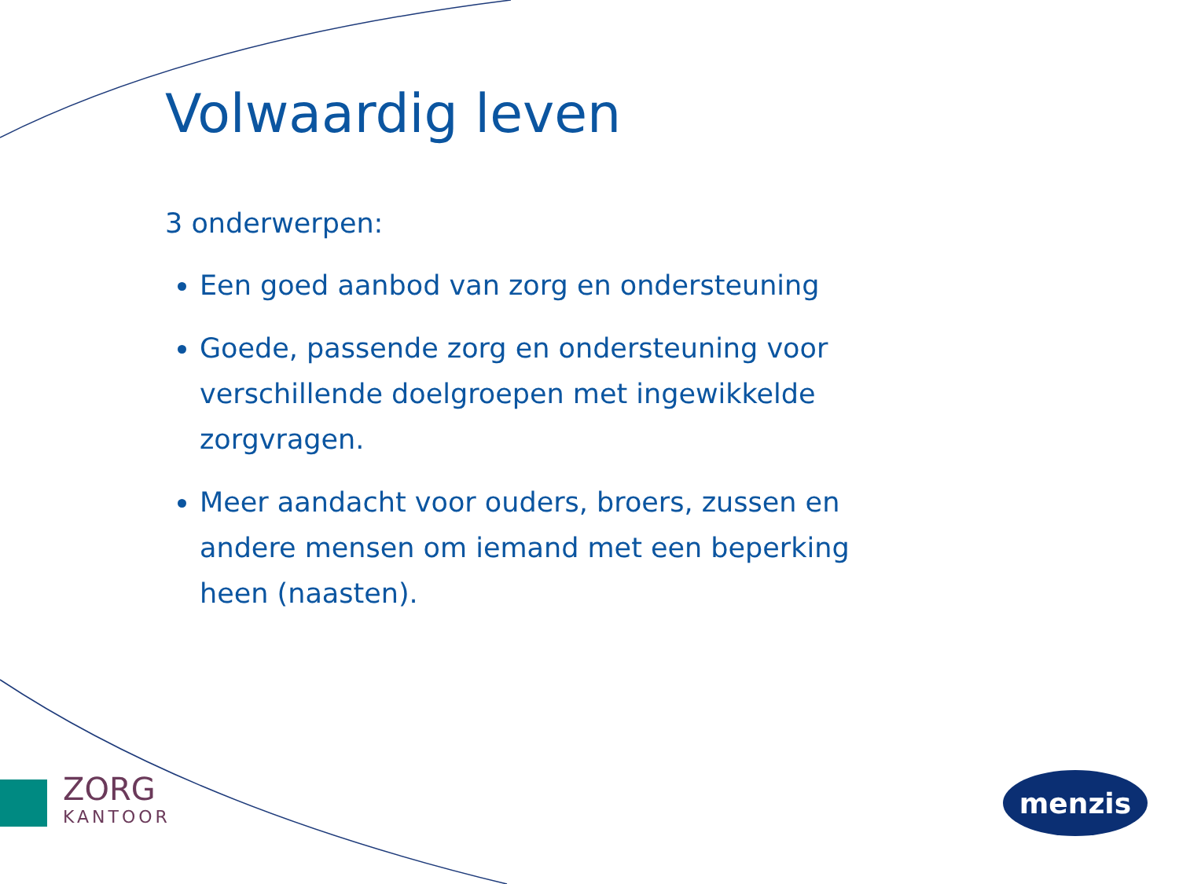Volwaardig leven
3 onderwerpen:
Een goed aanbod van zorg en ondersteuning
Goede, passende zorg en ondersteuning voor verschillende doelgroepen met ingewikkelde zorgvragen.
Meer aandacht voor ouders, broers, zussen en andere mensen om iemand met een beperking heen (naasten).
ZORG
KANTOOR
menzis